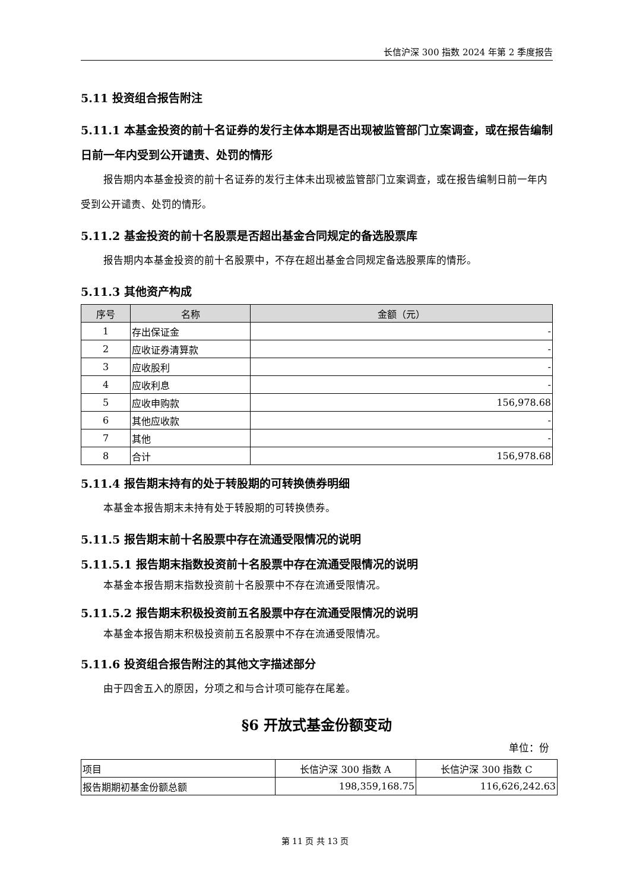长信沪深 300 指数 2024 年第 2 季度报告
5.11 投资组合报告附注
5.11.1 本基金投资的前十名证券的发行主体本期是否出现被监管部门立案调查，或在报告编制日前一年内受到公开谴责、处罚的情形
报告期内本基金投资的前十名证券的发行主体未出现被监管部门立案调查，或在报告编制日前一年内受到公开谴责、处罚的情形。
5.11.2 基金投资的前十名股票是否超出基金合同规定的备选股票库
报告期内本基金投资的前十名股票中，不存在超出基金合同规定备选股票库的情形。
5.11.3 其他资产构成
| 序号 | 名称 | 金额（元） |
| --- | --- | --- |
| 1 | 存出保证金 | - |
| 2 | 应收证券清算款 | - |
| 3 | 应收股利 | - |
| 4 | 应收利息 | - |
| 5 | 应收申购款 | 156,978.68 |
| 6 | 其他应收款 | - |
| 7 | 其他 | - |
| 8 | 合计 | 156,978.68 |
5.11.4 报告期末持有的处于转股期的可转换债券明细
本基金本报告期末未持有处于转股期的可转换债券。
5.11.5 报告期末前十名股票中存在流通受限情况的说明
5.11.5.1 报告期末指数投资前十名股票中存在流通受限情况的说明
本基金本报告期末指数投资前十名股票中不存在流通受限情况。
5.11.5.2 报告期末积极投资前五名股票中存在流通受限情况的说明
本基金本报告期末积极投资前五名股票中不存在流通受限情况。
5.11.6 投资组合报告附注的其他文字描述部分
由于四舍五入的原因，分项之和与合计项可能存在尾差。
§6 开放式基金份额变动
单位：份
| 项目 | 长信沪深 300 指数 A | 长信沪深 300 指数 C |
| 报告期期初基金份额总额 | 198,359,168.75 | 116,626,242.63 |
第 11 页 共 13 页